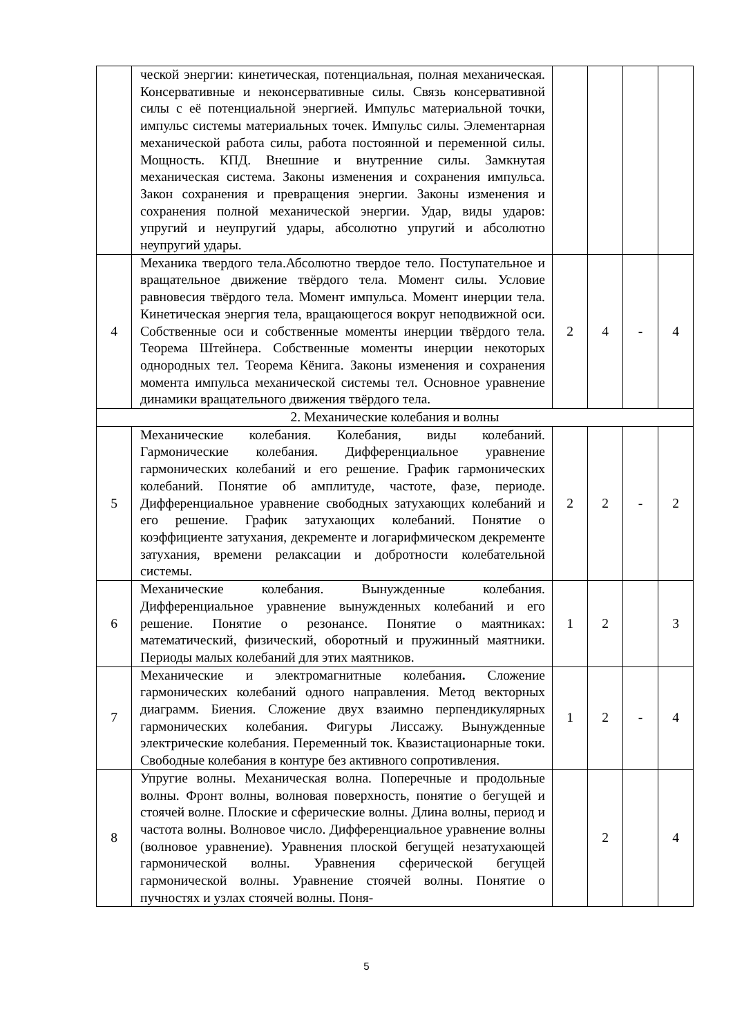| | ческой энергии: кинетическая, потенциальная, полная механическая. Консервативные и неконсервативные силы. Связь консервативной силы с её потенциальной энергией. Импульс материальной точки, импульс системы материальных точек. Импульс силы. Элементарная механической работа силы, работа постоянной и переменной силы. Мощность. КПД. Внешние и внутренние силы. Замкнутая механическая система. Законы изменения и сохранения импульса. Закон сохранения и превращения энергии. Законы изменения и сохранения полной механической энергии. Удар, виды ударов: упругий и неупругий удары, абсолютно упругий и абсолютно неупругий удары. | | | | |
| 4 | Механика твердого тела.Абсолютно твердое тело. Поступательное и вращательное движение твёрдого тела. Момент силы. Условие равновесия твёрдого тела. Момент импульса. Момент инерции тела. Кинетическая энергия тела, вращающегося вокруг неподвижной оси. Собственные оси и собственные моменты инерции твёрдого тела. Теорема Штейнера. Собственные моменты инерции некоторых однородных тел. Теорема Кёнига. Законы изменения и сохранения момента импульса механической системы тел. Основное уравнение динамики вращательного движения твёрдого тела. | 2 | 4 | - | 4 |
| 2. Механические колебания и волны | | | | | |
| 5 | Механические колебания. Колебания, виды колебаний. Гармонические колебания. Дифференциальное уравнение гармонических колебаний и его решение. График гармонических колебаний. Понятие об амплитуде, частоте, фазе, периоде. Дифференциальное уравнение свободных затухающих колебаний и его решение. График затухающих колебаний. Понятие о коэффициенте затухания, декременте и логарифмическом декременте затухания, времени релаксации и добротности колебательной системы. | 2 | 2 | - | 2 |
| 6 | Механические колебания. Вынужденные колебания. Дифференциальное уравнение вынужденных колебаний и его решение. Понятие о резонансе. Понятие о маятниках: математический, физический, оборотный и пружинный маятники. Периоды малых колебаний для этих маятников. | 1 | 2 | | 3 |
| 7 | Механические и электромагнитные колебания . Сложение гармонических колебаний одного направления. Метод векторных диаграмм. Биения. Сложение двух взаимно перпендикулярных гармонических колебания. Фигуры Лиссажу. Вынужденные электрические колебания. Переменный ток. Квазистационарные токи. Свободные колебания в контуре без активного сопротивления. | 1 | 2 | - | 4 |
| 8 | Упругие волны. Механическая волна. Поперечные и продольные волны. Фронт волны, волновая поверхность, понятие о бегущей и стоячей волне. Плоские и сферические волны. Длина волны, период и частота волны. Волновое число. Дифференциальное уравнение волны (волновое уравнение). Уравнения плоской бегущей незатухающей гармонической волны. Уравнения сферической бегущей гармонической волны. Уравнение стоячей волны. Понятие о пучностях и узлах стоячей волны. Поня- | | 2 | | 4 |
5